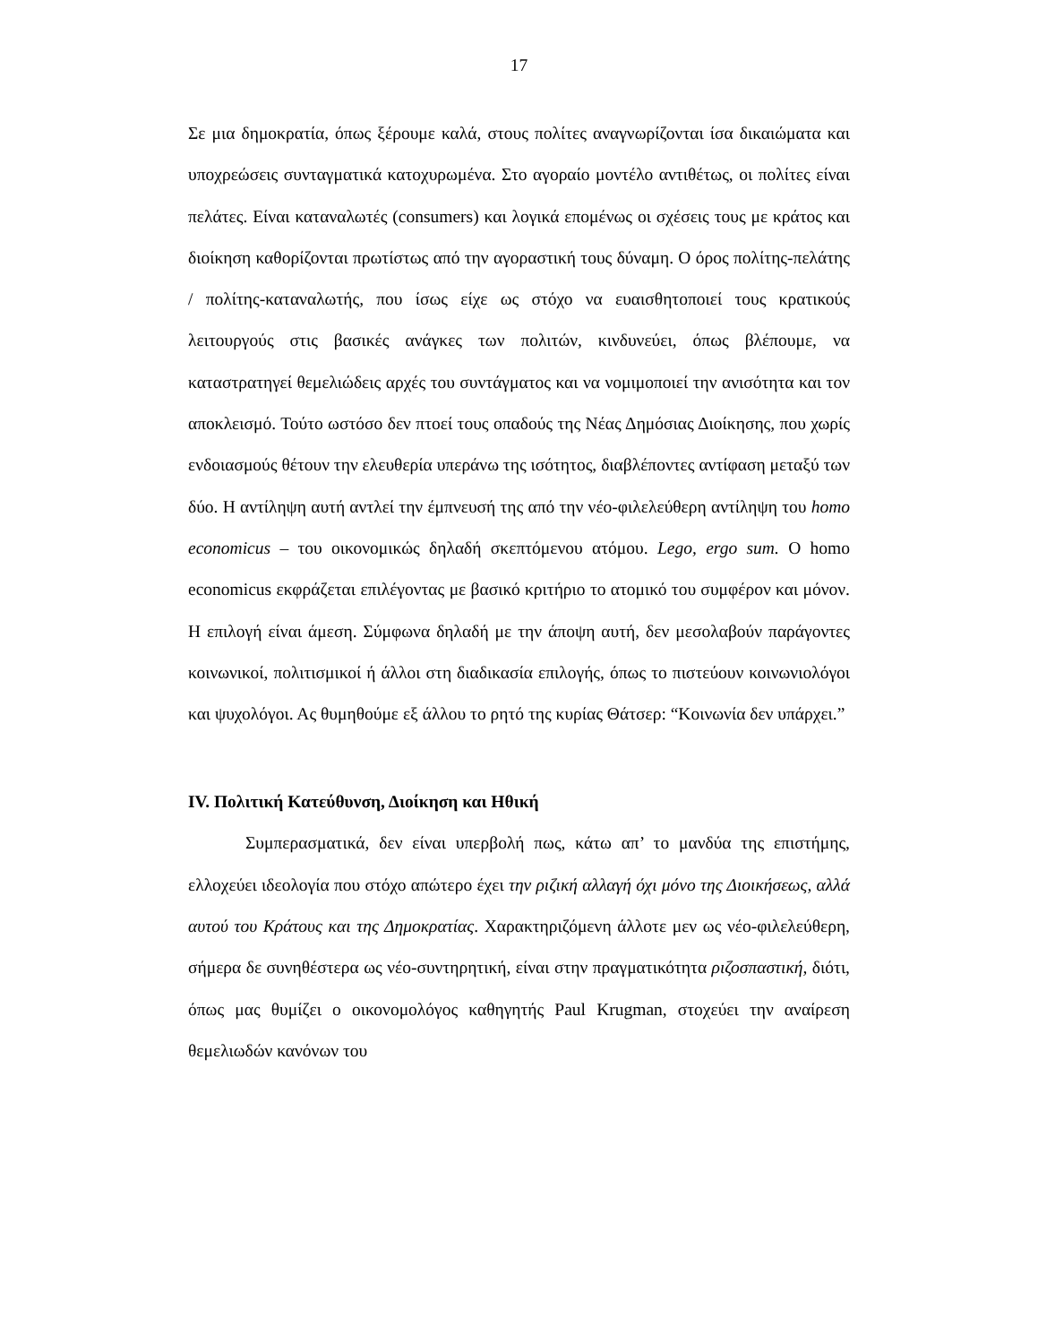17
Σε μια δημοκρατία, όπως ξέρουμε καλά, στους πολίτες αναγνωρίζονται ίσα δικαιώματα και υποχρεώσεις συνταγματικά κατοχυρωμένα. Στο αγοραίο μοντέλο αντιθέτως, οι πολίτες είναι πελάτες. Είναι καταναλωτές (consumers) και λογικά επομένως οι σχέσεις τους με κράτος και διοίκηση καθορίζονται πρωτίστως από την αγοραστική τους δύναμη. Ο όρος πολίτης-πελάτης / πολίτης-καταναλωτής, που ίσως είχε ως στόχο να ευαισθητοποιεί τους κρατικούς λειτουργούς στις βασικές ανάγκες των πολιτών, κινδυνεύει, όπως βλέπουμε, να καταστρατηγεί θεμελιώδεις αρχές του συντάγματος και να νομιμοποιεί την ανισότητα και τον αποκλεισμό. Τούτο ωστόσο δεν πτοεί τους οπαδούς της Νέας Δημόσιας Διοίκησης, που χωρίς ενδοιασμούς θέτουν την ελευθερία υπεράνω της ισότητος, διαβλέποντες αντίφαση μεταξύ των δύο. Η αντίληψη αυτή αντλεί την έμπνευσή της από την νέο-φιλελεύθερη αντίληψη του homo economicus – του οικονομικώς δηλαδή σκεπτόμενου ατόμου. Lego, ergo sum. Ο homo economicus εκφράζεται επιλέγοντας με βασικό κριτήριο το ατομικό του συμφέρον και μόνον. Η επιλογή είναι άμεση. Σύμφωνα δηλαδή με την άποψη αυτή, δεν μεσολαβούν παράγοντες κοινωνικοί, πολιτισμικοί ή άλλοι στη διαδικασία επιλογής, όπως το πιστεύουν κοινωνιολόγοι και ψυχολόγοι. Ας θυμηθούμε εξ άλλου το ρητό της κυρίας Θάτσερ: “Κοινωνία δεν υπάρχει.”
IV. Πολιτική Κατεύθυνση, Διοίκηση και Ηθική
Συμπερασματικά, δεν είναι υπερβολή πως, κάτω απ’ το μανδύα της επιστήμης, ελλοχεύει ιδεολογία που στόχο απώτερο έχει την ριζική αλλαγή όχι μόνο της Διοικήσεως, αλλά αυτού του Κράτους και της Δημοκρατίας. Χαρακτηριζόμενη άλλοτε μεν ως νέο-φιλελεύθερη, σήμερα δε συνηθέστερα ως νέο-συντηρητική, είναι στην πραγματικότητα ριζοσπαστική, διότι, όπως μας θυμίζει ο οικονομολόγος καθηγητής Paul Krugman, στοχεύει την αναίρεση θεμελιωδών κανόνων του